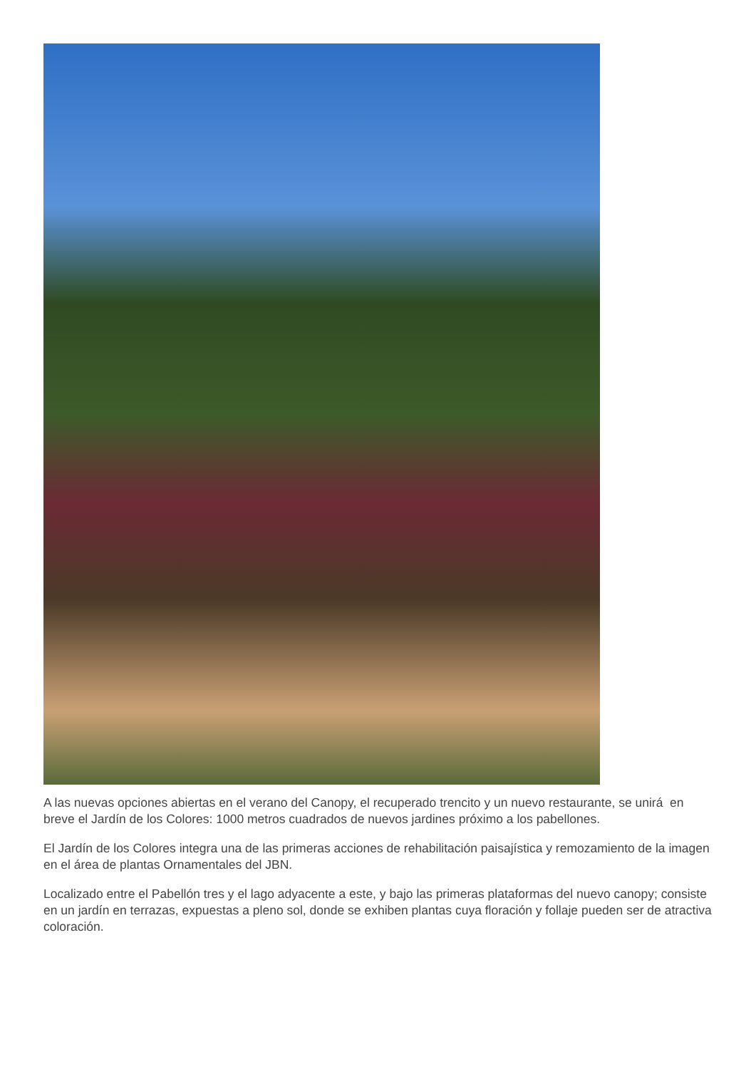A las nuevas opciones abiertas en el verano del Canopy, el recuperado trencito y un nuevo restaurante, se unirá en breve el Jardín de los Colores: 1000 metros cuadrados de nuevos jardines próximo a los pabellones.
El Jardín de los Colores integra una de las primeras acciones de rehabilitación paisajística y remozamiento de la imagen en el área de plantas Ornamentales del JBN.
Localizado entre el Pabellón tres y el lago adyacente a este, y bajo las primeras plataformas del nuevo canopy; consiste en un jardín en terrazas, expuestas a pleno sol, donde se exhiben plantas cuya floración y follaje pueden ser de atractiva coloración.